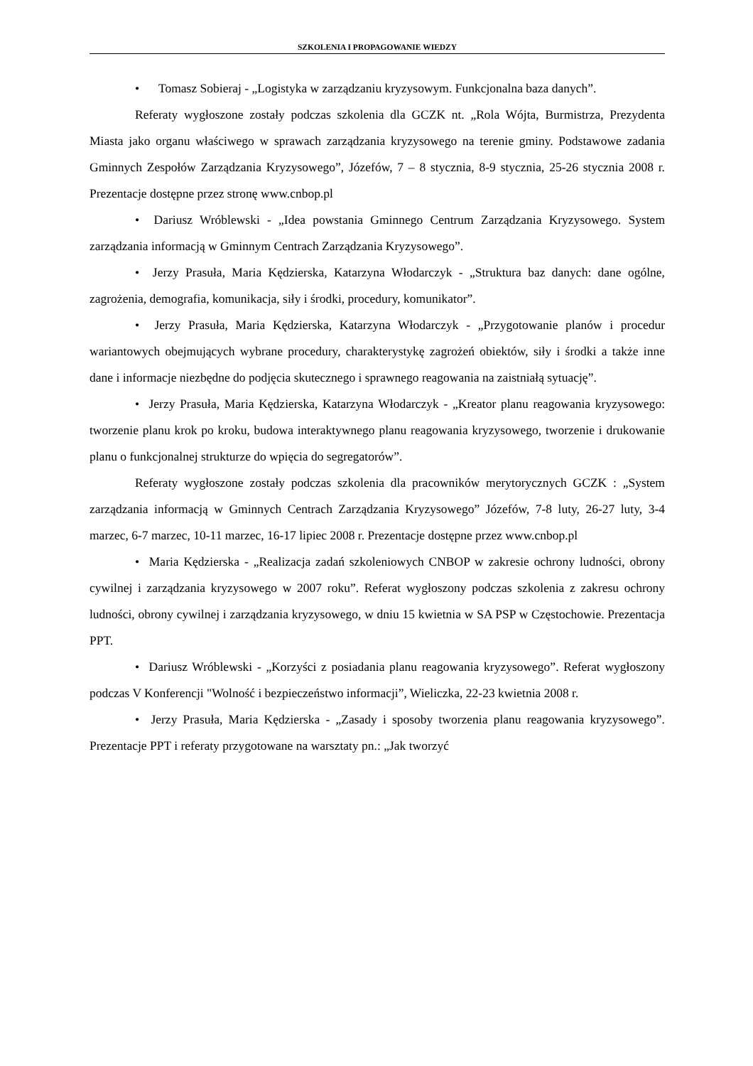SZKOLENIA I PROPAGOWANIE WIEDZY
• Tomasz Sobieraj - „Logistyka w zarządzaniu kryzysowym. Funkcjonalna baza danych”.
Referaty wygłoszone zostały podczas szkolenia dla GCZK nt. „Rola Wójta, Burmistrza, Prezydenta Miasta jako organu właściwego w sprawach zarządzania kryzysowego na terenie gminy. Podstawowe zadania Gminnych Zespołów Zarządzania Kryzysowego”, Józefów, 7 – 8 stycznia, 8-9 stycznia, 25-26 stycznia 2008 r. Prezentacje dostępne przez stronę www.cnbop.pl
• Dariusz Wróblewski - „Idea powstania Gminnego Centrum Zarządzania Kryzysowego. System zarządzania informacją w Gminnym Centrach Zarządzania Kryzysowego”.
• Jerzy Prasuła, Maria Kędzierska, Katarzyna Włodarczyk - „Struktura baz danych: dane ogólne, zagrożenia, demografia, komunikacja, siły i środki, procedury, komunikator”.
• Jerzy Prasuła, Maria Kędzierska, Katarzyna Włodarczyk - „Przygotowanie planów i procedur wariantowych obejmujących wybrane procedury, charakterystykę zagrożeń obiektów, siły i środki a także inne dane i informacje niezbędne do podjęcia skutecznego i sprawnego reagowania na zaistniałą sytuację”.
• Jerzy Prasuła, Maria Kędzierska, Katarzyna Włodarczyk - „Kreator planu reagowania kryzysowego: tworzenie planu krok po kroku, budowa interaktywnego planu reagowania kryzysowego, tworzenie i drukowanie planu o funkcjonalnej strukturze do wpięcia do segregatorów”.
Referaty wygłoszone zostały podczas szkolenia dla pracowników merytorycznych GCZK : „System zarządzania informacją w Gminnych Centrach Zarządzania Kryzysowego” Józefów, 7-8 luty, 26-27 luty, 3-4 marzec, 6-7 marzec, 10-11 marzec, 16-17 lipiec 2008 r. Prezentacje dostępne przez www.cnbop.pl
• Maria Kędzierska - „Realizacja zadań szkoleniowych CNBOP w zakresie ochrony ludności, obrony cywilnej i zarządzania kryzysowego w 2007 roku”. Referat wygłoszony podczas szkolenia z zakresu ochrony ludności, obrony cywilnej i zarządzania kryzysowego, w dniu 15 kwietnia w SA PSP w Częstochowie. Prezentacja PPT.
• Dariusz Wróblewski - „Korzyści z posiadania planu reagowania kryzysowego”. Referat wygłoszony podczas V Konferencji "Wolność i bezpieczeństwo informacji”, Wieliczka, 22-23 kwietnia 2008 r.
• Jerzy Prasuła, Maria Kędzierska - „Zasady i sposoby tworzenia planu reagowania kryzysowego”. Prezentacje PPT i referaty przygotowane na warsztaty pn.: „Jak tworzyć